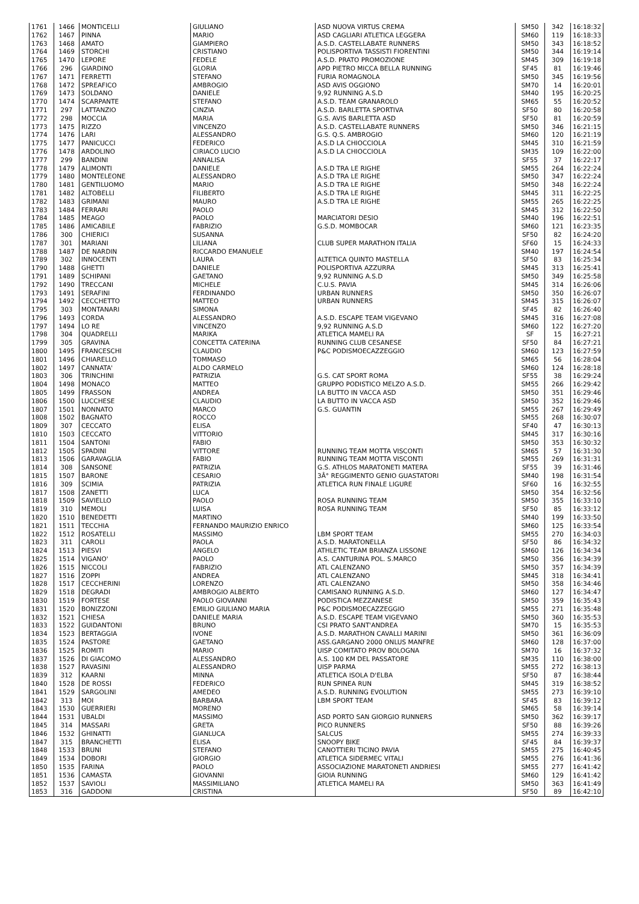| 1761 | 1466 | MONTICELLI | GIULIANO | ASD NUOVA VIRTUS CREMA | SM50 | 342 | 16:18:32 |
| 1762 | 1467 | PINNA | MARIO | ASD CAGLIARI ATLETICA LEGGERA | SM60 | 119 | 16:18:33 |
| 1763 | 1468 | AMATO | GIAMPIERO | A.S.D. CASTELLABATE RUNNERS | SM50 | 343 | 16:18:52 |
| 1764 | 1469 | STORCHI | CRISTIANO | POLISPORTIVA TASSISTI FIORENTINI | SM50 | 344 | 16:19:14 |
| 1765 | 1470 | LEPORE | FEDELE | A.S.D. PRATO PROMOZIONE | SM45 | 309 | 16:19:18 |
| 1766 | 296 | GIARDINO | GLORIA | APD PIETRO MICCA BELLA RUNNING | SF45 | 81 | 16:19:46 |
| 1767 | 1471 | FERRETTI | STEFANO | FURIA ROMAGNOLA | SM50 | 345 | 16:19:56 |
| 1768 | 1472 | SPREAFICO | AMBROGIO | ASD AVIS OGGIONO | SM70 | 14 | 16:20:01 |
| 1769 | 1473 | SOLDANO | DANIELE | 9,92 RUNNING A.S.D | SM40 | 195 | 16:20:25 |
| 1770 | 1474 | SCARPANTE | STEFANO | A.S.D. TEAM GRANAROLO | SM65 | 55 | 16:20:52 |
| 1771 | 297 | LATTANZIO | CINZIA | A.S.D. BARLETTA SPORTIVA | SF50 | 80 | 16:20:58 |
| 1772 | 298 | MOCCIA | MARIA | G.S. AVIS BARLETTA ASD | SF50 | 81 | 16:20:59 |
| 1773 | 1475 | RIZZO | VINCENZO | A.S.D. CASTELLABATE RUNNERS | SM50 | 346 | 16:21:15 |
| 1774 | 1476 | LARI | ALESSANDRO | G.S. Q.S. AMBROGIO | SM60 | 120 | 16:21:19 |
| 1775 | 1477 | PANICUCCI | FEDERICO | A.S.D LA CHIOCCIOLA | SM45 | 310 | 16:21:59 |
| 1776 | 1478 | ARDOLINO | CIRIACO LUCIO | A.S.D LA CHIOCCIOLA | SM35 | 109 | 16:22:00 |
| 1777 | 299 | BANDINI | ANNALISA | | SF55 | 37 | 16:22:17 |
| 1778 | 1479 | ALIMONTI | DANIELE | A.S.D TRA LE RIGHE | SM55 | 264 | 16:22:24 |
| 1779 | 1480 | MONTELEONE | ALESSANDRO | A.S.D TRA LE RIGHE | SM50 | 347 | 16:22:24 |
| 1780 | 1481 | GENTILUOMO | MARIO | A.S.D TRA LE RIGHE | SM50 | 348 | 16:22:24 |
| 1781 | 1482 | ALTOBELLI | FILIBERTO | A.S.D TRA LE RIGHE | SM45 | 311 | 16:22:25 |
| 1782 | 1483 | GRIMANI | MAURO | A.S.D TRA LE RIGHE | SM55 | 265 | 16:22:25 |
| 1783 | 1484 | FERRARI | PAOLO | | SM45 | 312 | 16:22:50 |
| 1784 | 1485 | MEAGO | PAOLO | MARCIATORI DESIO | SM40 | 196 | 16:22:51 |
| 1785 | 1486 | AMICABILE | FABRIZIO | G.S.D. MOMBOCAR | SM60 | 121 | 16:23:35 |
| 1786 | 300 | CHIERICI | SUSANNA | | SF50 | 82 | 16:24:20 |
| 1787 | 301 | MARIANI | LILIANA | CLUB SUPER MARATHON ITALIA | SF60 | 15 | 16:24:33 |
| 1788 | 1487 | DE NARDIN | RICCARDO EMANUELE | | SM40 | 197 | 16:24:54 |
| 1789 | 302 | INNOCENTI | LAURA | ALTETICA QUINTO MASTELLA | SF50 | 83 | 16:25:34 |
| 1790 | 1488 | GHETTI | DANIELE | POLISPORTIVA AZZURRA | SM45 | 313 | 16:25:41 |
| 1791 | 1489 | SCHIPANI | GAETANO | 9,92 RUNNING A.S.D | SM50 | 349 | 16:25:58 |
| 1792 | 1490 | TRECCANI | MICHELE | C.U.S. PAVIA | SM45 | 314 | 16:26:06 |
| 1793 | 1491 | SERAFINI | FERDINANDO | URBAN RUNNERS | SM50 | 350 | 16:26:07 |
| 1794 | 1492 | CECCHETTO | MATTEO | URBAN RUNNERS | SM45 | 315 | 16:26:07 |
| 1795 | 303 | MONTANARI | SIMONA | | SF45 | 82 | 16:26:40 |
| 1796 | 1493 | CORDA | ALESSANDRO | A.S.D. ESCAPE TEAM VIGEVANO | SM45 | 316 | 16:27:08 |
| 1797 | 1494 | LO RE | VINCENZO | 9,92 RUNNING A.S.D | SM60 | 122 | 16:27:20 |
| 1798 | 304 | QUADRELLI | MARIKA | ATLETICA MAMELI RA | SF | 15 | 16:27:21 |
| 1799 | 305 | GRAVINA | CONCETTA CATERINA | RUNNING CLUB CESANESE | SF50 | 84 | 16:27:21 |
| 1800 | 1495 | FRANCESCHI | CLAUDIO | P&C PODISMOECAZZEGGIO | SM60 | 123 | 16:27:59 |
| 1801 | 1496 | CHIARELLO | TOMMASO | | SM65 | 56 | 16:28:04 |
| 1802 | 1497 | CANNATA' | ALDO CARMELO | | SM60 | 124 | 16:28:18 |
| 1803 | 306 | TRINCHINI | PATRIZIA | G.S. CAT SPORT ROMA | SF55 | 38 | 16:29:24 |
| 1804 | 1498 | MONACO | MATTEO | GRUPPO PODISTICO MELZO A.S.D. | SM55 | 266 | 16:29:42 |
| 1805 | 1499 | FRASSON | ANDREA | LA BUTTO IN VACCA ASD | SM50 | 351 | 16:29:46 |
| 1806 | 1500 | LUCCHESE | CLAUDIO | LA BUTTO IN VACCA ASD | SM50 | 352 | 16:29:46 |
| 1807 | 1501 | NONNATO | MARCO | G.S. GUANTIN | SM55 | 267 | 16:29:49 |
| 1808 | 1502 | BAGNATO | ROCCO | | SM55 | 268 | 16:30:07 |
| 1809 | 307 | CECCATO | ELISA | | SF40 | 47 | 16:30:13 |
| 1810 | 1503 | CECCATO | VITTORIO | | SM45 | 317 | 16:30:16 |
| 1811 | 1504 | SANTONI | FABIO | | SM50 | 353 | 16:30:32 |
| 1812 | 1505 | SPADINI | VITTORE | RUNNING TEAM MOTTA VISCONTI | SM65 | 57 | 16:31:30 |
| 1813 | 1506 | GARAVAGLIA | FABIO | RUNNING TEAM MOTTA VISCONTI | SM55 | 269 | 16:31:31 |
| 1814 | 308 | SANSONE | PATRIZIA | G.S. ATHLOS MARATONETI MATERA | SF55 | 39 | 16:31:46 |
| 1815 | 1507 | BARONE | CESARIO | 3Â° REGGIMENTO GENIO GUASTATORI | SM40 | 198 | 16:31:54 |
| 1816 | 309 | SCIMIA | PATRIZIA | ATLETICA RUN FINALE LIGURE | SF60 | 16 | 16:32:55 |
| 1817 | 1508 | ZANETTI | LUCA | | SM50 | 354 | 16:32:56 |
| 1818 | 1509 | SAVIELLO | PAOLO | ROSA RUNNING TEAM | SM50 | 355 | 16:33:10 |
| 1819 | 310 | MEMOLI | LUISA | ROSA RUNNING TEAM | SF50 | 85 | 16:33:12 |
| 1820 | 1510 | BENEDETTI | MARTINO | | SM40 | 199 | 16:33:50 |
| 1821 | 1511 | TECCHIA | FERNANDO MAURIZIO ENRICO | | SM60 | 125 | 16:33:54 |
| 1822 | 1512 | ROSATELLI | MASSIMO | LBM SPORT TEAM | SM55 | 270 | 16:34:03 |
| 1823 | 311 | CAROLI | PAOLA | A.S.D. MARATONELLA | SF50 | 86 | 16:34:32 |
| 1824 | 1513 | PIESVI | ANGELO | ATHLETIC TEAM BRIANZA LISSONE | SM60 | 126 | 16:34:34 |
| 1825 | 1514 | VIGANO' | PAOLO | A.S. CANTURINA POL. S.MARCO | SM50 | 356 | 16:34:39 |
| 1826 | 1515 | NICCOLI | FABRIZIO | ATL CALENZANO | SM50 | 357 | 16:34:39 |
| 1827 | 1516 | ZOPPI | ANDREA | ATL CALENZANO | SM45 | 318 | 16:34:41 |
| 1828 | 1517 | CECCHERINI | LORENZO | ATL CALENZANO | SM50 | 358 | 16:34:46 |
| 1829 | 1518 | DEGRADI | AMBROGIO ALBERTO | CAMISANO RUNNING A.S.D. | SM60 | 127 | 16:34:47 |
| 1830 | 1519 | FORTESE | PAOLO GIOVANNI | PODISTICA MEZZANESE | SM50 | 359 | 16:35:43 |
| 1831 | 1520 | BONIZZONI | EMILIO GIULIANO MARIA | P&C PODISMOECAZZEGGIO | SM55 | 271 | 16:35:48 |
| 1832 | 1521 | CHIESA | DANIELE MARIA | A.S.D. ESCAPE TEAM VIGEVANO | SM50 | 360 | 16:35:53 |
| 1833 | 1522 | GUIDANTONI | BRUNO | CSI PRATO SANT'ANDREA | SM70 | 15 | 16:35:53 |
| 1834 | 1523 | BERTAGGIA | IVONE | A.S.D. MARATHON CAVALLI MARINI | SM50 | 361 | 16:36:09 |
| 1835 | 1524 | PASTORE | GAETANO | ASS.GARGANO 2000 ONLUS MANFRE | SM60 | 128 | 16:37:00 |
| 1836 | 1525 | ROMITI | MARIO | UISP COMITATO PROV BOLOGNA | SM70 | 16 | 16:37:32 |
| 1837 | 1526 | DI GIACOMO | ALESSANDRO | A.S. 100 KM DEL PASSATORE | SM35 | 110 | 16:38:00 |
| 1838 | 1527 | RAVASINI | ALESSANDRO | UISP PARMA | SM55 | 272 | 16:38:13 |
| 1839 | 312 | KAARNI | MINNA | ATLETICA ISOLA D'ELBA | SF50 | 87 | 16:38:44 |
| 1840 | 1528 | DE ROSSI | FEDERICO | RUN SPINEA RUN | SM45 | 319 | 16:38:52 |
| 1841 | 1529 | SARGOLINI | AMEDEO | A.S.D. RUNNING EVOLUTION | SM55 | 273 | 16:39:10 |
| 1842 | 313 | MOI | BARBARA | LBM SPORT TEAM | SF45 | 83 | 16:39:12 |
| 1843 | 1530 | GUERRIERI | MORENO | | SM65 | 58 | 16:39:14 |
| 1844 | 1531 | UBALDI | MASSIMO | ASD PORTO SAN GIORGIO RUNNERS | SM50 | 362 | 16:39:17 |
| 1845 | 314 | MASSARI | GRETA | PICO RUNNERS | SF50 | 88 | 16:39:26 |
| 1846 | 1532 | GHINATTI | GIANLUCA | SALCUS | SM55 | 274 | 16:39:33 |
| 1847 | 315 | BRANCHETTI | ELISA | SNOOPY BIKE | SF45 | 84 | 16:39:37 |
| 1848 | 1533 | BRUNI | STEFANO | CANOTTIERI TICINO PAVIA | SM55 | 275 | 16:40:45 |
| 1849 | 1534 | DOBORI | GIORGIO | ATLETICA SIDERMEC VITALI | SM55 | 276 | 16:41:36 |
| 1850 | 1535 | FARINA | PAOLO | ASSOCIAZIONE MARATONETI ANDRIESI | SM55 | 277 | 16:41:42 |
| 1851 | 1536 | CAMASTA | GIOVANNI | GIOIA RUNNING | SM60 | 129 | 16:41:42 |
| 1852 | 1537 | SAVIOLI | MASSIMILIANO | ATLETICA MAMELI RA | SM50 | 363 | 16:41:49 |
| 1853 | 316 | GADDONI | CRISTINA | | SF50 | 89 | 16:42:10 |